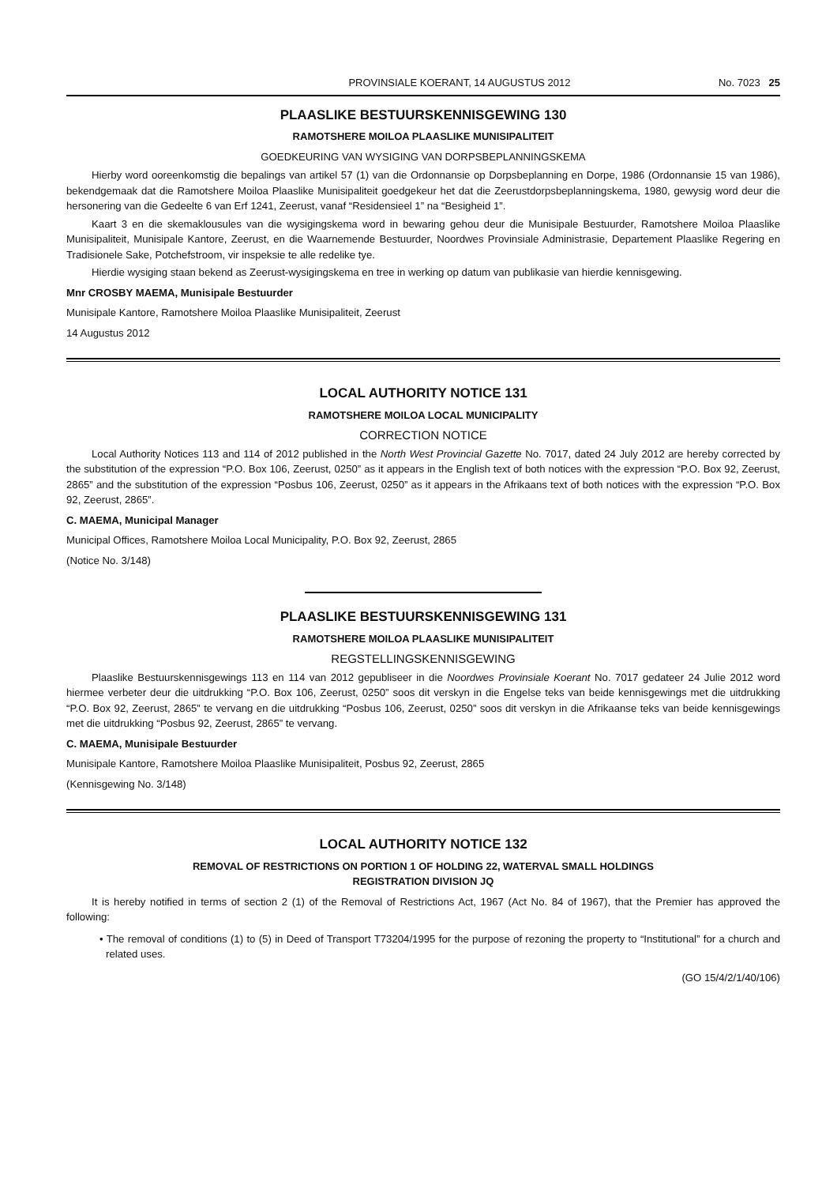PROVINSIALE KOERANT, 14 AUGUSTUS 2012 No. 7023 25
PLAASLIKE BESTUURSKENNISGEWING 130
RAMOTSHERE MOILOA PLAASLIKE MUNISIPALITEIT
GOEDKEURING VAN WYSIGING VAN DORPSBEPLANNINGSKEMA
Hierby word ooreenkomstig die bepalings van artikel 57 (1) van die Ordonnansie op Dorpsbeplanning en Dorpe, 1986 (Ordonnansie 15 van 1986), bekendgemaak dat die Ramotshere Moiloa Plaaslike Munisipaliteit goedgekeur het dat die Zeerustdorpsbeplanningskema, 1980, gewysig word deur die hersonering van die Gedeelte 6 van Erf 1241, Zeerust, vanaf “Residensieel 1” na “Besigheid 1”.
Kaart 3 en die skemaklousules van die wysigingskema word in bewaring gehou deur die Munisipale Bestuurder, Ramotshere Moiloa Plaaslike Munisipaliteit, Munisipale Kantore, Zeerust, en die Waarnemende Bestuurder, Noordwes Provinsiale Administrasie, Departement Plaaslike Regering en Tradisionele Sake, Potchefstroom, vir inspeksie te alle redelike tye.
Hierdie wysiging staan bekend as Zeerust-wysigingskema en tree in werking op datum van publikasie van hierdie kennisgewing.
Mnr CROSBY MAEMA, Munisipale Bestuurder
Munisipale Kantore, Ramotshere Moiloa Plaaslike Munisipaliteit, Zeerust
14 Augustus 2012
LOCAL AUTHORITY NOTICE 131
RAMOTSHERE MOILOA LOCAL MUNICIPALITY
CORRECTION NOTICE
Local Authority Notices 113 and 114 of 2012 published in the North West Provincial Gazette No. 7017, dated 24 July 2012 are hereby corrected by the substitution of the expression “P.O. Box 106, Zeerust, 0250” as it appears in the English text of both notices with the expression “P.O. Box 92, Zeerust, 2865” and the substitution of the expression “Posbus 106, Zeerust, 0250” as it appears in the Afrikaans text of both notices with the expression “P.O. Box 92, Zeerust, 2865”.
C. MAEMA, Municipal Manager
Municipal Offices, Ramotshere Moiloa Local Municipality, P.O. Box 92, Zeerust, 2865
(Notice No. 3/148)
PLAASLIKE BESTUURSKENNISGEWING 131
RAMOTSHERE MOILOA PLAASLIKE MUNISIPALITEIT
REGSTELLINGSKENNISGEWING
Plaaslike Bestuurskennisgewings 113 en 114 van 2012 gepubliseer in die Noordwes Provinsiale Koerant No. 7017 gedateer 24 Julie 2012 word hiermee verbeter deur die uitdrukking “P.O. Box 106, Zeerust, 0250” soos dit verskyn in die Engelse teks van beide kennisgewings met die uitdrukking “P.O. Box 92, Zeerust, 2865” te vervang en die uitdrukking “Posbus 106, Zeerust, 0250” soos dit verskyn in die Afrikaanse teks van beide kennisgewings met die uitdrukking “Posbus 92, Zeerust, 2865” te vervang.
C. MAEMA, Munisipale Bestuurder
Munisipale Kantore, Ramotshere Moiloa Plaaslike Munisipaliteit, Posbus 92, Zeerust, 2865
(Kennisgewing No. 3/148)
LOCAL AUTHORITY NOTICE 132
REMOVAL OF RESTRICTIONS ON PORTION 1 OF HOLDING 22, WATERVAL SMALL HOLDINGS
REGISTRATION DIVISION JQ
It is hereby notified in terms of section 2 (1) of the Removal of Restrictions Act, 1967 (Act No. 84 of 1967), that the Premier has approved the following:
• The removal of conditions (1) to (5) in Deed of Transport T73204/1995 for the purpose of rezoning the property to “Institutional” for a church and related uses.
(GO 15/4/2/1/40/106)